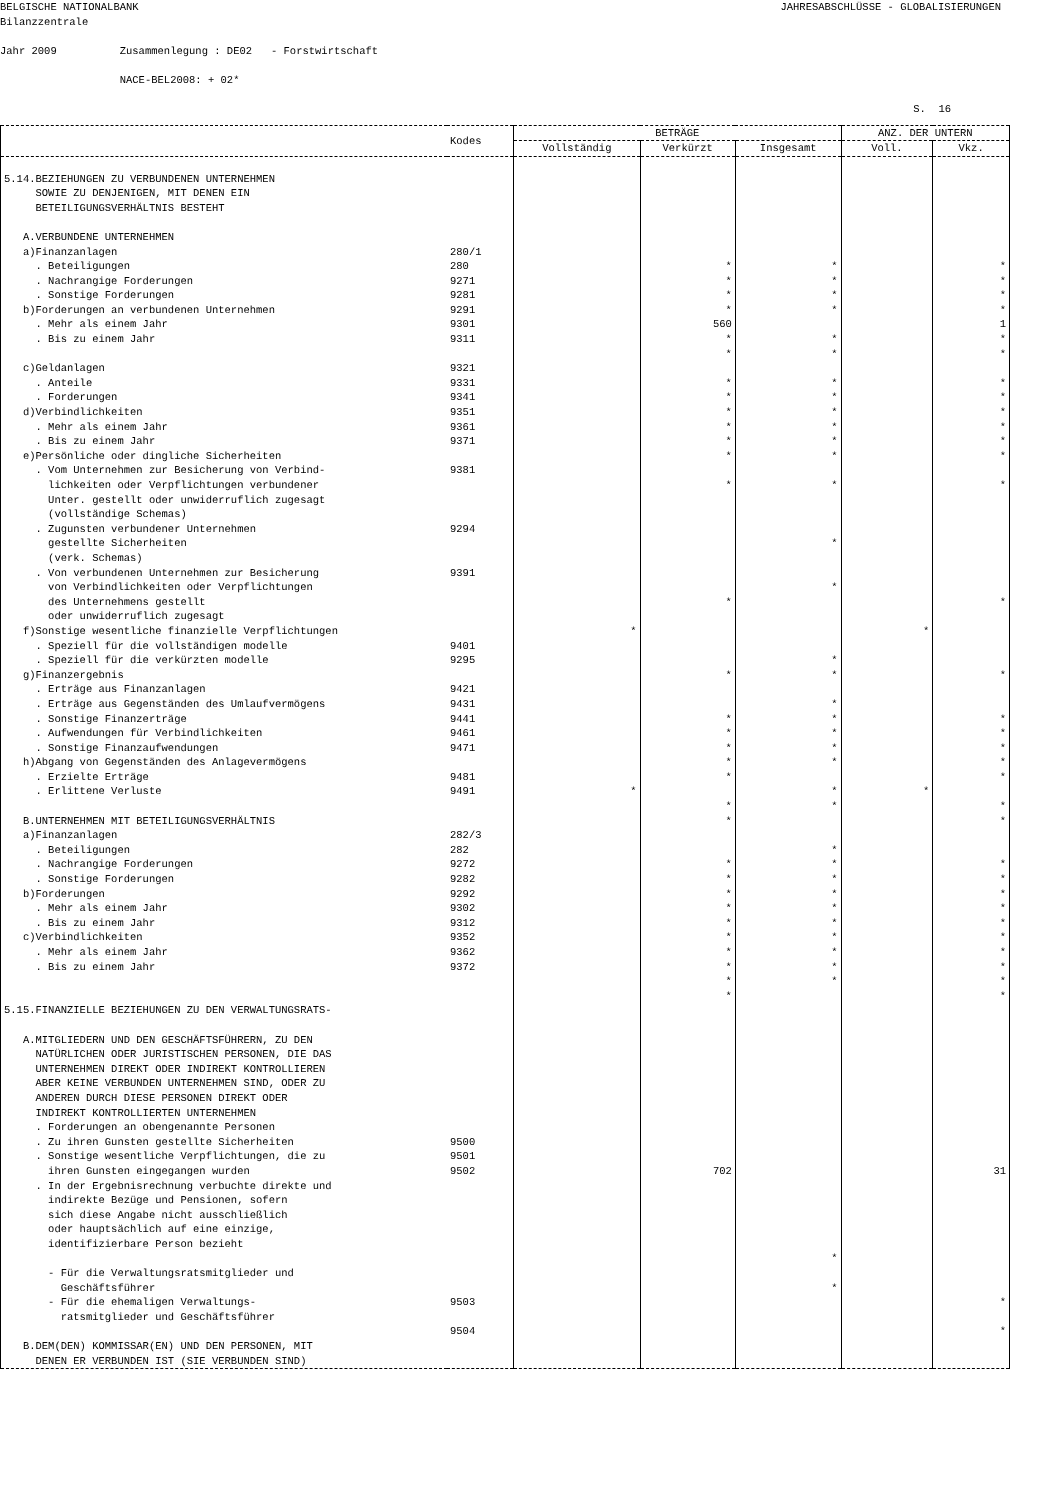BELGISCHE NATIONALBANK
JAHRESABSCHLÜSSE - GLOBALISIERUNGEN
Bilanzzentrale
Jahr 2009 Zusammenlegung : DE02 - Forstwirtschaft
NACE-BEL2008: + 02*
S. 16
| | Kodes | BETRÄGE | | | ANZ. DER UNTERN | |
| --- | --- | --- | --- | --- | --- | --- |
| | | Vollständig | Verkürzt | Insgesamt | Voll. | Vkz. |
| 5.14.BEZIEHUNGEN ZU VERBUNDENEN UNTERNEHMEN SOWIE ZU DENJENIGEN, MIT DENEN EIN BETEILIGUNGSVERHÄLTNIS BESTEHT A.VERBUNDENE UNTERNEHMEN a)Finanzanlagen . Beteiligungen . Nachrangige Forderungen . Sonstige Forderungen b)Forderungen an verbundenen Unternehmen . Mehr als einem Jahr . Bis zu einem Jahr c)Geldanlagen . Anteile . Forderungen d)Verbindlichkeiten . Mehr als einem Jahr . Bis zu einem Jahr e)Persönliche oder dingliche Sicherheiten . Vom Unternehmen zur Besicherung von Verbind- lichkeiten oder Verpflichtungen verbundener Unter. gestellt oder unwiderruflich zugesagt (vollständige Schemas) . Zugunsten verbundener Unternehmen gestellte Sicherheiten (verk. Schemas) . Von verbundenen Unternehmen zur Besicherung von Verbindlichkeiten oder Verpflichtungen des Unternehmens gestellt oder unwiderruflich zugesagt f)Sonstige wesentliche finanzielle Verpflichtungen . Speziell für die vollständigen modelle . Speziell für die verkürzten modelle g)Finanzergebnis . Erträge aus Finanzanlagen . Erträge aus Gegenständen des Umlaufvermögens . Sonstige Finanzerträge . Aufwendungen für Verbindlichkeiten . Sonstige Finanzaufwendungen h)Abgang von Gegenständen des Anlagevermögens . Erzielte Erträge . Erlittene Verluste B.UNTERNEHMEN MIT BETEILIGUNGSVERHÄLTNIS a)Finanzanlagen . Beteiligungen . Nachrangige Forderungen . Sonstige Forderungen b)Forderungen . Mehr als einem Jahr . Bis zu einem Jahr c)Verbindlichkeiten . Mehr als einem Jahr . Bis zu einem Jahr 5.15.FINANZIELLE BEZIEHUNGEN ZU DEN VERWALTUNGSRATS- A.MITGLIEDERN UND DEN GESCHÄFTSFÜHRERN, ZU DEN NATÜRLICHEN ODER JURISTISCHEN PERSONEN, DIE DAS UNTERNEHMEN DIREKT ODER INDIREKT KONTROLLIEREN ABER KEINE VERBUNDEN UNTERNEHMEN SIND, ODER ZU ANDEREN DURCH DIESE PERSONEN DIREKT ODER INDIREKT KONTROLLIERTEN UNTERNEHMEN . Forderungen an obengenannte Personen . Zu ihren Gunsten gestellte Sicherheiten . Sonstige wesentliche Verpflichtungen, die zu ihren Gunsten eingegangen wurden . In der Ergebnisrechnung verbuchte direkte und indirekte Bezüge und Pensionen, sofern sich diese Angabe nicht ausschließlich oder hauptsächlich auf eine einzige, identifizierbare Person bezieht - Für die Verwaltungsratsmitglieder und Geschäftsführer - Für die ehemaligen Verwaltungs- ratsmitglieder und Geschäftsführer B.DEM(DEN) KOMMISSAR(EN) UND DEN PERSONEN, MIT DENEN ER VERBUNDEN IST (SIE VERBUNDEN SIND) | 280/1 280 9271 9281 9291 9301 9311 9321 9331 9341 9351 9361 9371 9381 9294 9391 9401 9295 9421 9431 9441 9461 9471 9481 9491 282/3 282 9272 9282 9292 9302 9312 9352 9362 9372 9500 9501 9502 9503 9504 | * * | * * * * 560 * * * * * * * * * * * * * * * * * * * * * * * * * * * * 702 | * * * * * * * * * * * * * * * * * * * * * * * * * * * * * * * * * * * * | * * | * * * * 1 * * * * * * * * * * * * * * * * * * * * * * * * * * * * 31 * * |